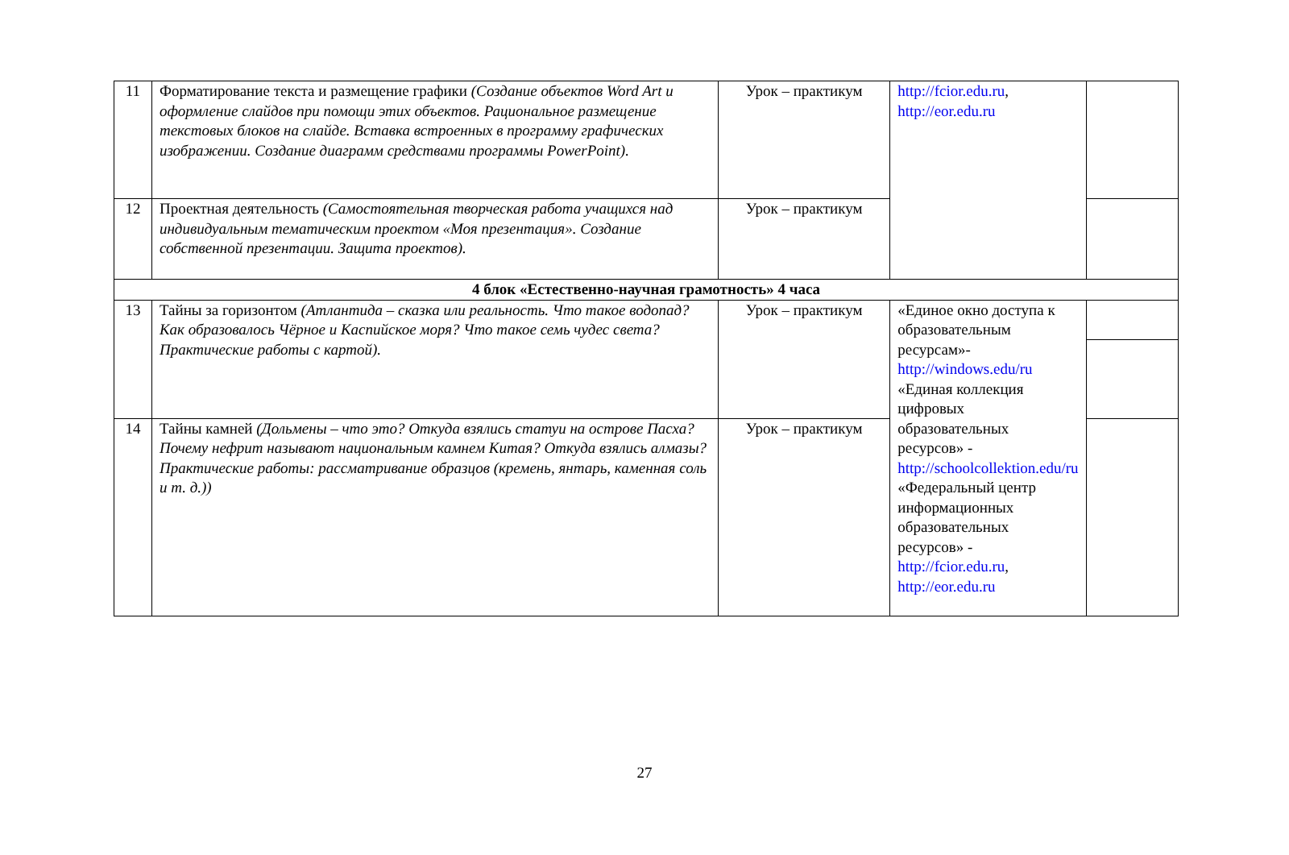| 11 | Форматирование текста и размещение графики (Создание объектов Word Art и оформление слайдов при помощи этих объектов. Рациональное размещение текстовых блоков на слайде. Вставка встроенных в программу графических изображении. Создание диаграмм средствами программы PowerPoint). | Урок – практикум | http://fcior.edu.ru , http://eor.edu.ru | |
| 12 | Проектная деятельность (Самостоятельная творческая работа учащихся над индивидуальным тематическим проектом «Моя презентация». Создание собственной презентации. Защита проектов). | Урок – практикум | | |
| 4 блок «Естественно-научная грамотность» 4 часа | | | | |
| 13 | Тайны за горизонтом (Атлантида – сказка или реальность. Что такое водопад? Как образовалось Чёрное и Каспийское моря? Что такое семь чудес света? Практические работы с картой). | Урок – практикум | «Единое окно доступа к образовательным ресурсам»- http://windows.edu/ru «Единая коллекция цифровых образовательных ресурсов» - http://schoolcollektion.edu/ru «Федеральный центр информационных образовательных ресурсов» - http://fcior.edu.ru , http://eor.edu.ru | |
| 14 | Тайны камней (Дольмены – что это? Откуда взялись статуи на острове Пасха? Почему нефрит называют национальным камнем Китая? Откуда взялись алмазы? Практические работы: рассматривание образцов (кремень, янтарь, каменная соль и т. д.)) | Урок – практикум | | |
27